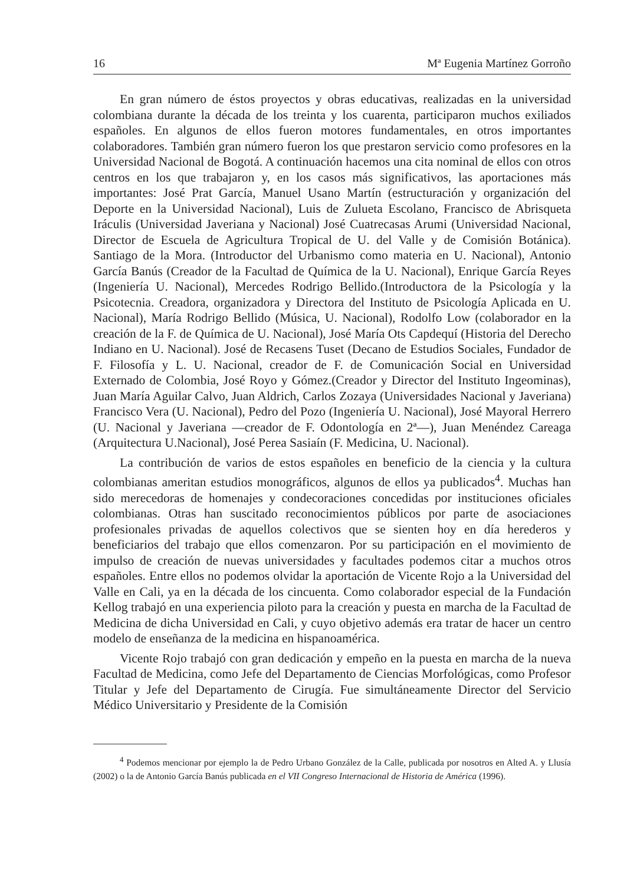16 Mª Eugenia Martínez Gorroño
En gran número de éstos proyectos y obras educativas, realizadas en la universidad colombiana durante la década de los treinta y los cuarenta, participaron muchos exiliados españoles. En algunos de ellos fueron motores fundamentales, en otros importantes colaboradores. También gran número fueron los que prestaron servicio como profesores en la Universidad Nacional de Bogotá. A continuación hacemos una cita nominal de ellos con otros centros en los que trabajaron y, en los casos más significativos, las aportaciones más importantes: José Prat García, Manuel Usano Martín (estructuración y organización del Deporte en la Universidad Nacional), Luis de Zulueta Escolano, Francisco de Abrisqueta Iráculis (Universidad Javeriana y Nacional) José Cuatrecasas Arumi (Universidad Nacional, Director de Escuela de Agricultura Tropical de U. del Valle y de Comisión Botánica). Santiago de la Mora. (Introductor del Urbanismo como materia en U. Nacional), Antonio García Banús (Creador de la Facultad de Química de la U. Nacional), Enrique García Reyes (Ingeniería U. Nacional), Mercedes Rodrigo Bellido.(Introductora de la Psicología y la Psicotecnia. Creadora, organizadora y Directora del Instituto de Psicología Aplicada en U. Nacional), María Rodrigo Bellido (Música, U. Nacional), Rodolfo Low (colaborador en la creación de la F. de Química de U. Nacional), José María Ots Capdequí (Historia del Derecho Indiano en U. Nacional). José de Recasens Tuset (Decano de Estudios Sociales, Fundador de F. Filosofía y L. U. Nacional, creador de F. de Comunicación Social en Universidad Externado de Colombia, José Royo y Gómez.(Creador y Director del Instituto Ingeominas), Juan María Aguilar Calvo, Juan Aldrich, Carlos Zozaya (Universidades Nacional y Javeriana) Francisco Vera (U. Nacional), Pedro del Pozo (Ingeniería U. Nacional), José Mayoral Herrero (U. Nacional y Javeriana —creador de F. Odontología en 2ª—), Juan Menéndez Careaga (Arquitectura U.Nacional), José Perea Sasiaín (F. Medicina, U. Nacional).
La contribución de varios de estos españoles en beneficio de la ciencia y la cultura colombianas ameritan estudios monográficos, algunos de ellos ya publicados<sup>4</sup>. Muchas han sido merecedoras de homenajes y condecoraciones concedidas por instituciones oficiales colombianas. Otras han suscitado reconocimientos públicos por parte de asociaciones profesionales privadas de aquellos colectivos que se sienten hoy en día herederos y beneficiarios del trabajo que ellos comenzaron. Por su participación en el movimiento de impulso de creación de nuevas universidades y facultades podemos citar a muchos otros españoles. Entre ellos no podemos olvidar la aportación de Vicente Rojo a la Universidad del Valle en Cali, ya en la década de los cincuenta. Como colaborador especial de la Fundación Kellog trabajó en una experiencia piloto para la creación y puesta en marcha de la Facultad de Medicina de dicha Universidad en Cali, y cuyo objetivo además era tratar de hacer un centro modelo de enseñanza de la medicina en hispanoamérica.
Vicente Rojo trabajó con gran dedicación y empeño en la puesta en marcha de la nueva Facultad de Medicina, como Jefe del Departamento de Ciencias Morfológicas, como Profesor Titular y Jefe del Departamento de Cirugía. Fue simultáneamente Director del Servicio Médico Universitario y Presidente de la Comisión
<sup>4</sup> Podemos mencionar por ejemplo la de Pedro Urbano González de la Calle, publicada por nosotros en Alted A. y Llusía (2002) o la de Antonio García Banús publicada en el VII Congreso Internacional de Historia de América (1996).